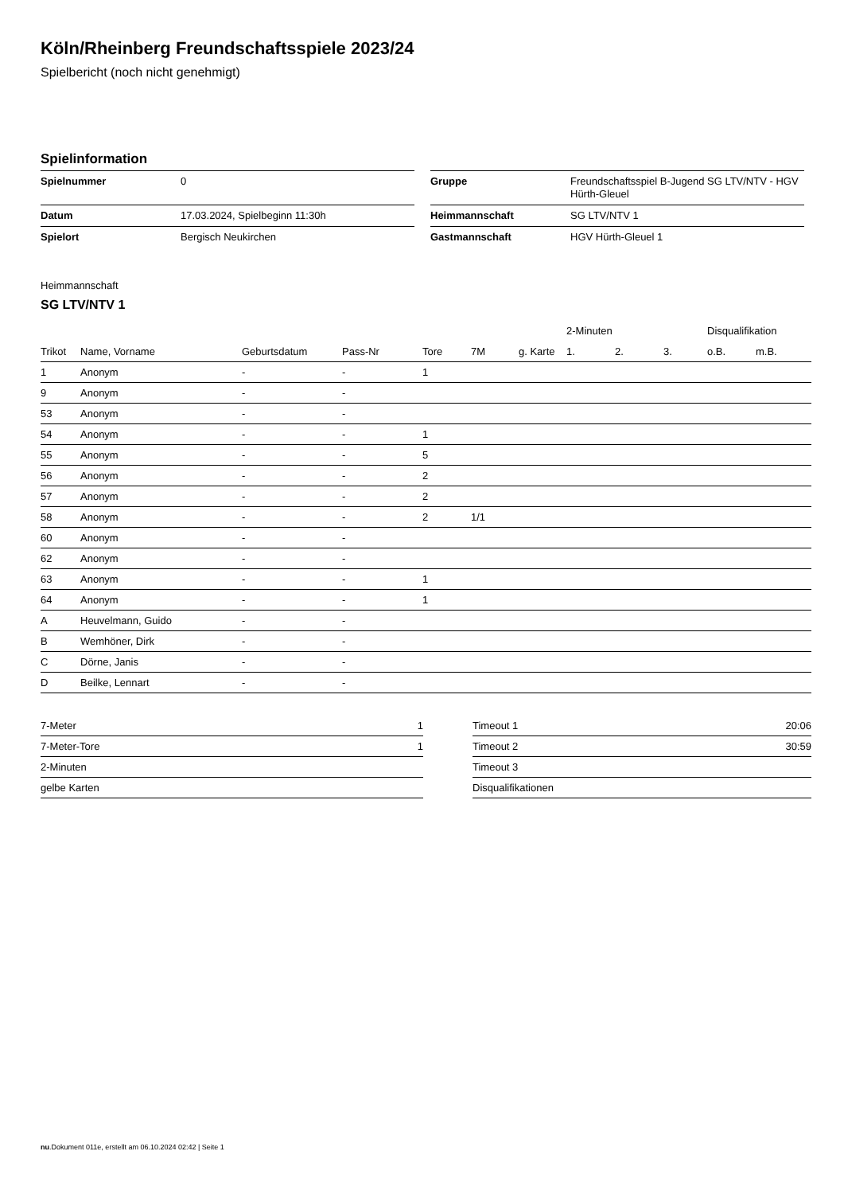Köln/Rheinberg Freundschaftsspiele 2023/24
Spielbericht (noch nicht genehmigt)
Spielinformation
| Spielnummer | 0 |
| Datum | 17.03.2024, Spielbeginn 11:30h |
| Spielort | Bergisch Neukirchen |
| Gruppe | Freundschaftsspiel B-Jugend SG LTV/NTV - HGV Hürth-Gleuel |
| Heimmannschaft | SG LTV/NTV 1 |
| Gastmannschaft | HGV Hürth-Gleuel 1 |
Heimmannschaft
SG LTV/NTV 1
| | | | | | | | 2-Minuten | | | Disqualifikation | |
| --- | --- | --- | --- | --- | --- | --- | --- | --- | --- | --- | --- |
| Trikot | Name, Vorname | Geburtsdatum | Pass-Nr | Tore | 7M | g. Karte | 1. | 2. | 3. | o.B. | m.B. |
| 1 | Anonym | - | - | 1 | | | | | | | |
| 9 | Anonym | - | - | | | | | | | | |
| 53 | Anonym | - | - | | | | | | | | |
| 54 | Anonym | - | - | 1 | | | | | | | |
| 55 | Anonym | - | - | 5 | | | | | | | |
| 56 | Anonym | - | - | 2 | | | | | | | |
| 57 | Anonym | - | - | 2 | | | | | | | |
| 58 | Anonym | - | - | 2 | 1/1 | | | | | | |
| 60 | Anonym | - | - | | | | | | | | |
| 62 | Anonym | - | - | | | | | | | | |
| 63 | Anonym | - | - | 1 | | | | | | | |
| 64 | Anonym | - | - | 1 | | | | | | | |
| A | Heuvelmann, Guido | - | - | | | | | | | | |
| B | Wemhöner, Dirk | - | - | | | | | | | | |
| C | Dörne, Janis | - | - | | | | | | | | |
| D | Beilke, Lennart | - | - | | | | | | | | |
| 7-Meter | 1 |
| 7-Meter-Tore | 1 |
| 2-Minuten | |
| gelbe Karten | |
| Timeout 1 | 20:06 |
| Timeout 2 | 30:59 |
| Timeout 3 | |
| Disqualifikationen | |
nu.Dokument 011e, erstellt am 06.10.2024 02:42 | Seite 1